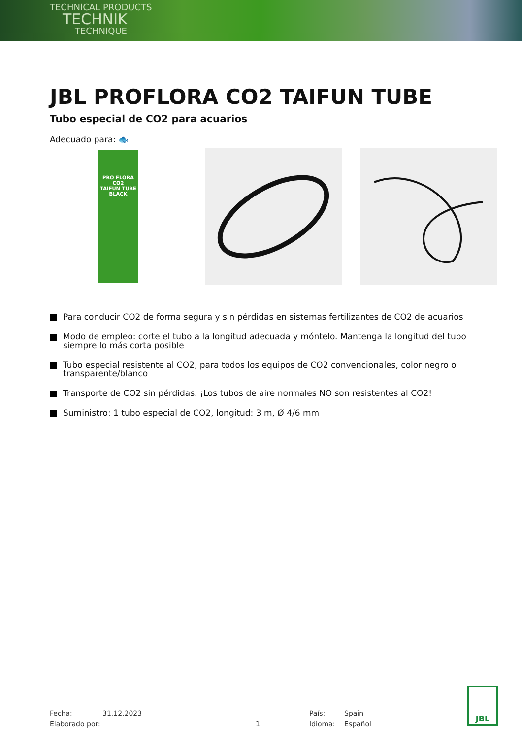TECHNICAL PRODUCTS
TECHNIK
TECHNIQUE
JBL PROFLORA CO2 TAIFUN TUBE
Tubo especial de CO2 para acuarios
Adecuado para: 🐟
PRO FLORA CO2
TAIFUN TUBE BLACK
Para conducir CO2 de forma segura y sin pérdidas en sistemas fertilizantes de CO2 de acuarios
Modo de empleo: corte el tubo a la longitud adecuada y móntelo. Mantenga la longitud del tubo siempre lo más corta posible
Tubo especial resistente al CO2, para todos los equipos de CO2 convencionales, color negro o transparente/blanco
Transporte de CO2 sin pérdidas. ¡Los tubos de aire normales NO son resistentes al CO2!
Suministro: 1 tubo especial de CO2, longitud: 3 m, Ø 4/6 mm
Fecha:
31.12.2023
País:
Spain
Elaborado por:
1
Idioma:
Español
JBL